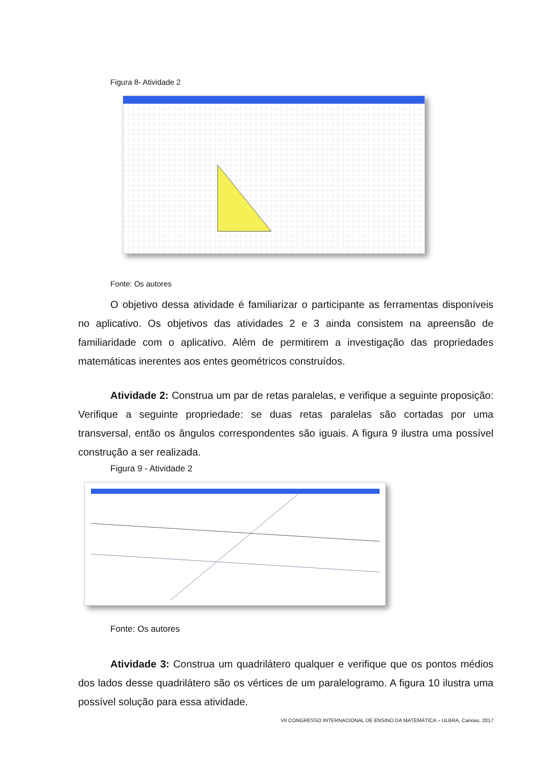Figura 8- Atividade 2
Fonte: Os autores
O objetivo dessa atividade é familiarizar o participante as ferramentas disponíveis no aplicativo. Os objetivos das atividades 2 e 3 ainda consistem na apreensão de familiaridade com o aplicativo. Além de permitirem a investigação das propriedades matemáticas inerentes aos entes geométricos construídos.
Atividade 2: Construa um par de retas paralelas, e verifique a seguinte proposição: Verifique a seguinte propriedade: se duas retas paralelas são cortadas por uma transversal, então os ângulos correspondentes são iguais. A figura 9 ilustra uma possível construção a ser realizada.
Figura 9 - Atividade 2
Fonte: Os autores
Atividade 3: Construa um quadrilátero qualquer e verifique que os pontos médios dos lados desse quadrilátero são os vértices de um paralelogramo. A figura 10 ilustra uma possível solução para essa atividade.
VII CONGRESSO INTERNACIONAL DE ENSINO DA MATEMÁTICA – ULBRA, Canoas, 2017